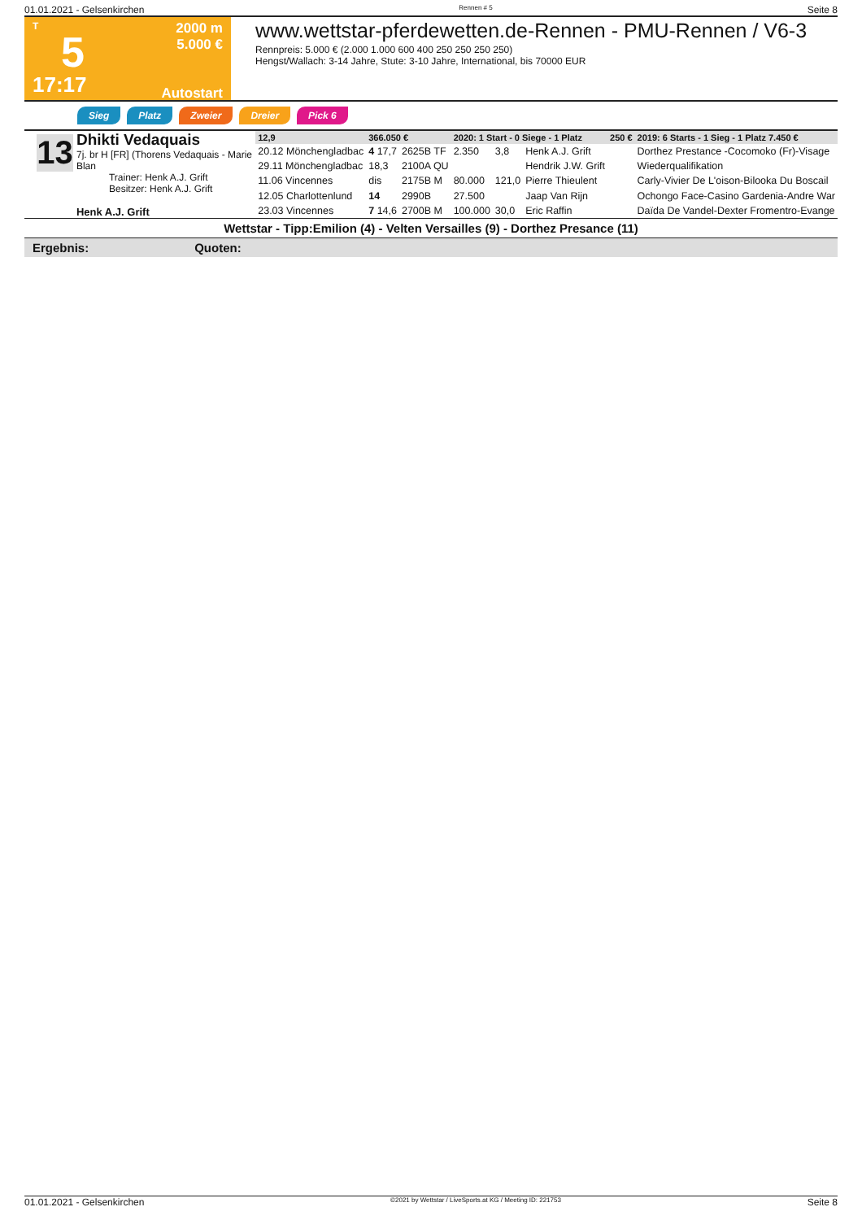01.01.2021 - Gelsenkirchen Rennen # 5 Seite 8
T
5
17:17
2000 m
5.000 €
Autostart
www.wettstar-pferdewetten.de-Rennen - PMU-Rennen / V6-3
Rennpreis: 5.000 € (2.000 1.000 600 400 250 250 250 250)
Hengst/Wallach: 3-14 Jahre, Stute: 3-10 Jahre, International, bis 70000 EUR
Sieg Platz Zweier Dreier Pick 6
13
Dhikti Vedaquais
7j. br H [FR] (Thorens Vedaquais - Marie Blan
Trainer: Henk A.J. Grift
Besitzer: Henk A.J. Grift
Henk A.J. Grift
| 12,9 | 366.050 € | | 2020: 1 Start - 0 Siege - 1 Platz | | | 250 € | 2019: 6 Starts - 1 Sieg - 1 Platz 7.450 € |
| --- | --- | --- | --- | --- | --- | --- | --- |
| 20.12 Mönchengladbac | 4 17,7 | 2625B TF | 2.350 | 3,8 | Henk A.J. Grift | | Dorthez Prestance -Cocomoko (Fr)-Visage |
| 29.11 Mönchengladbac | 18,3 | 2100A QU | | | Hendrik J.W. Grift | | Wiederqualifikation |
| 11.06 Vincennes | dis | 2175B M | 80.000 | 121,0 | Pierre Thieulent | | Carly-Vivier De L'oison-Bilooka Du Boscail |
| 12.05 Charlottenlund | 14 | 2990B | 27.500 | | Jaap Van Rijn | | Ochongo Face-Casino Gardenia-Andre War |
| 23.03 Vincennes | 7 14,6 | 2700B M | 100.000 | 30,0 | Eric Raffin | | Daïda De Vandel-Dexter Fromentro-Evange |
Wettstar - Tipp:Emilion (4) - Velten Versailles (9) - Dorthez Presance (11)
Ergebnis: Quoten:
01.01.2021 - Gelsenkirchen ©2021 by Wettstar / LiveSports.at KG / Meeting ID: 221753 Seite 8